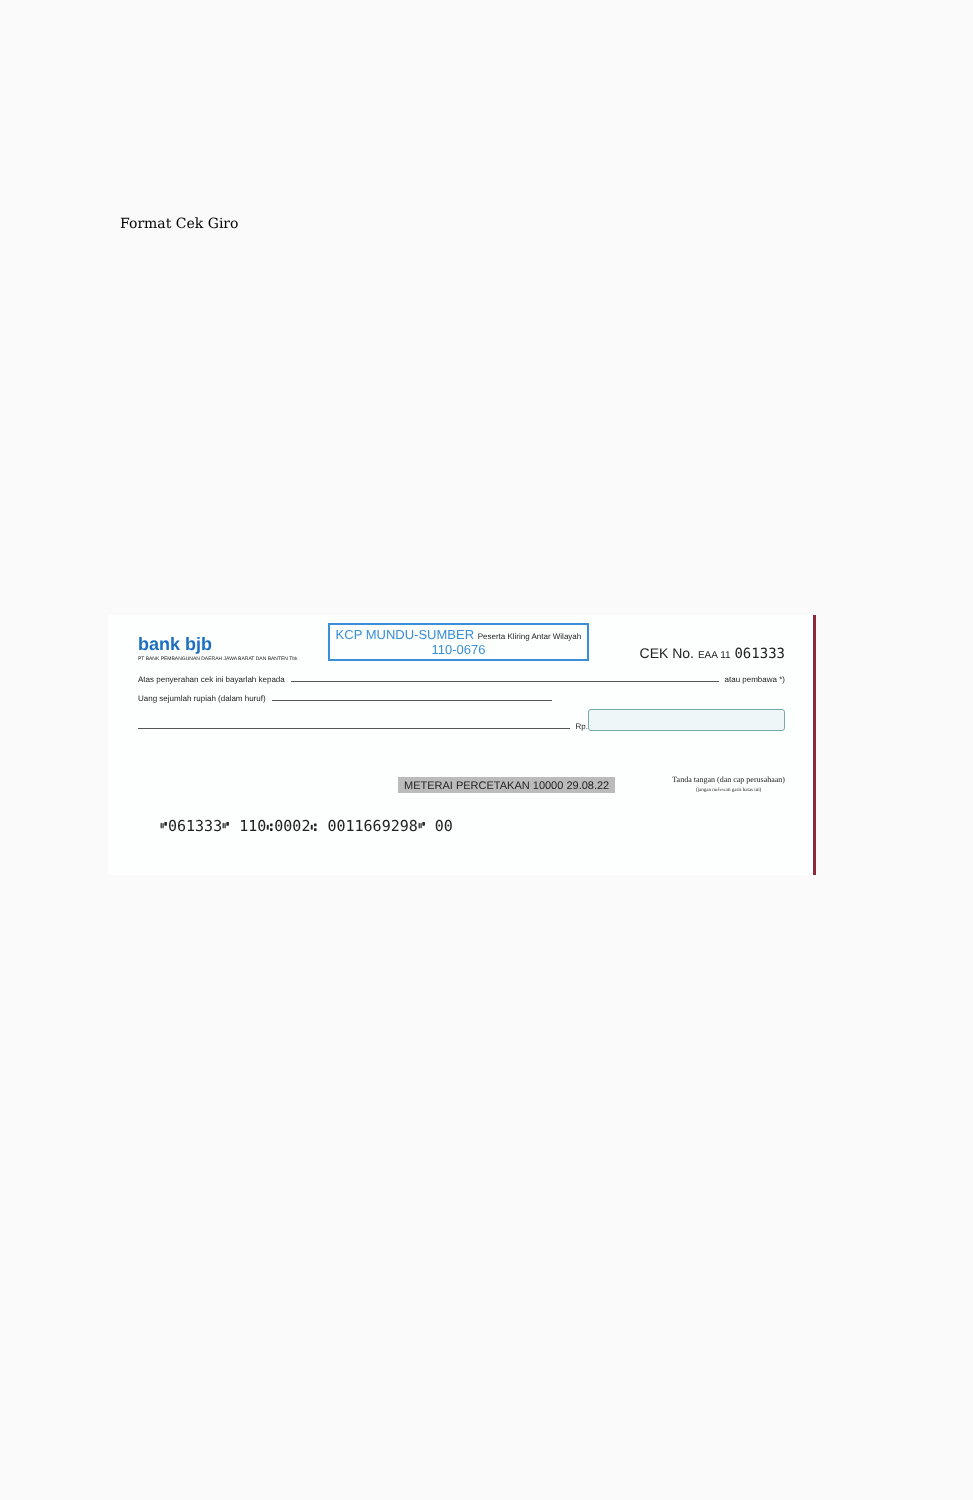Format Cek Giro
bank bjb
PT BANK PEMBANGUNAN DAERAH JAWA BARAT DAN BANTEN Tbk
KCP MUNDU-SUMBER Peserta Kliring Antar Wilayah
110-0676
CEK No. EAA 11 061333
Atas penyerahan cek ini bayarlah kepada atau pembawa *)
Uang sejumlah rupiah (dalam huruf)
Rp.
METERAI PERCETAKAN 10000 29.08.22 Tanda tangan (dan cap perusahaan)
(jangan melewati garis batas ini)
⑈061333⑈ 110⑆0002⑆ 0011669298⑈ 00